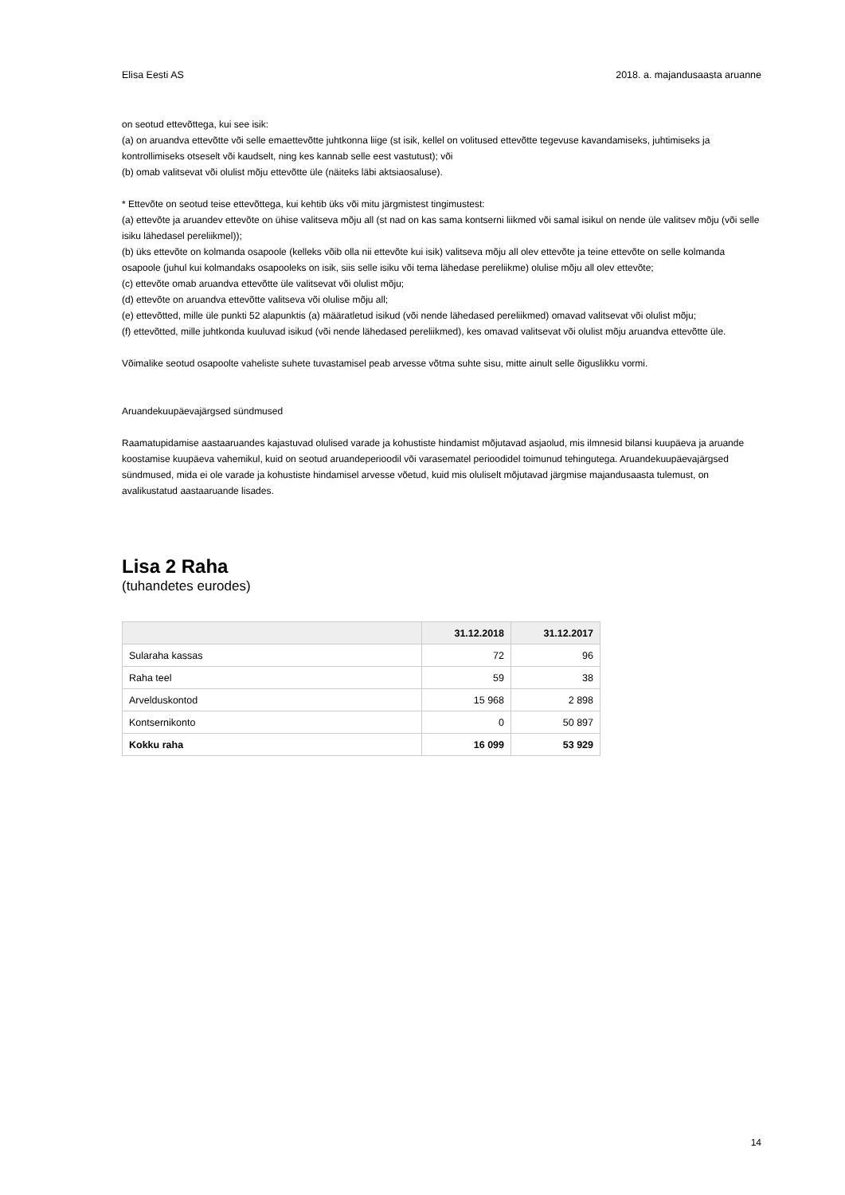Elisa Eesti AS 2018. a. majandusaasta aruanne
on seotud ettevõttega, kui see isik:
(a) on aruandva ettevõtte või selle emaettevõtte juhtkonna liige (st isik, kellel on volitused ettevõtte tegevuse kavandamiseks, juhtimiseks ja kontrollimiseks otseselt või kaudselt, ning kes kannab selle eest vastutust); või
(b) omab valitsevat või olulist mõju ettevõtte üle (näiteks läbi aktsiaosaluse).
* Ettevõte on seotud teise ettevõttega, kui kehtib üks või mitu järgmistest tingimustest:
(a) ettevõte ja aruandev ettevõte on ühise valitseva mõju all (st nad on kas sama kontserni liikmed või samal isikul on nende üle valitsev mõju (või selle isiku lähedasel pereliikmel));
(b) üks ettevõte on kolmanda osapoole (kelleks võib olla nii ettevõte kui isik) valitseva mõju all olev ettevõte ja teine ettevõte on selle kolmanda osapoole (juhul kui kolmandaks osapooleks on isik, siis selle isiku või tema lähedase pereliikme) olulise mõju all olev ettevõte;
(c) ettevõte omab aruandva ettevõtte üle valitsevat või olulist mõju;
(d) ettevõte on aruandva ettevõtte valitseva või olulise mõju all;
(e) ettevõtted, mille üle punkti 52 alapunktis (a) määratletud isikud (või nende lähedased pereliikmed) omavad valitsevat või olulist mõju;
(f) ettevõtted, mille juhtkonda kuuluvad isikud (või nende lähedased pereliikmed), kes omavad valitsevat või olulist mõju aruandva ettevõtte üle.
Võimalike seotud osapoolte vaheliste suhete tuvastamisel peab arvesse võtma suhte sisu, mitte ainult selle õiguslikku vormi.
Aruandekuupäevajärgsed sündmused
Raamatupidamise aastaaruandes kajastuvad olulised varade ja kohustiste hindamist mõjutavad asjaolud, mis ilmnesid bilansi kuupäeva ja aruande koostamise kuupäeva vahemikul, kuid on seotud aruandeperioodil või varasematel perioodidel toimunud tehingutega. Aruandekuupäevajärgsed sündmused, mida ei ole varade ja kohustiste hindamisel arvesse võetud, kuid mis oluliselt mõjutavad järgmise majandusaasta tulemust, on avalikustatud aastaaruande lisades.
Lisa 2 Raha
(tuhandetes eurodes)
| | 31.12.2018 | 31.12.2017 |
| --- | --- | --- |
| Sularaha kassas | 72 | 96 |
| Raha teel | 59 | 38 |
| Arvelduskontod | 15 968 | 2 898 |
| Kontsernikonto | 0 | 50 897 |
| Kokku raha | 16 099 | 53 929 |
14